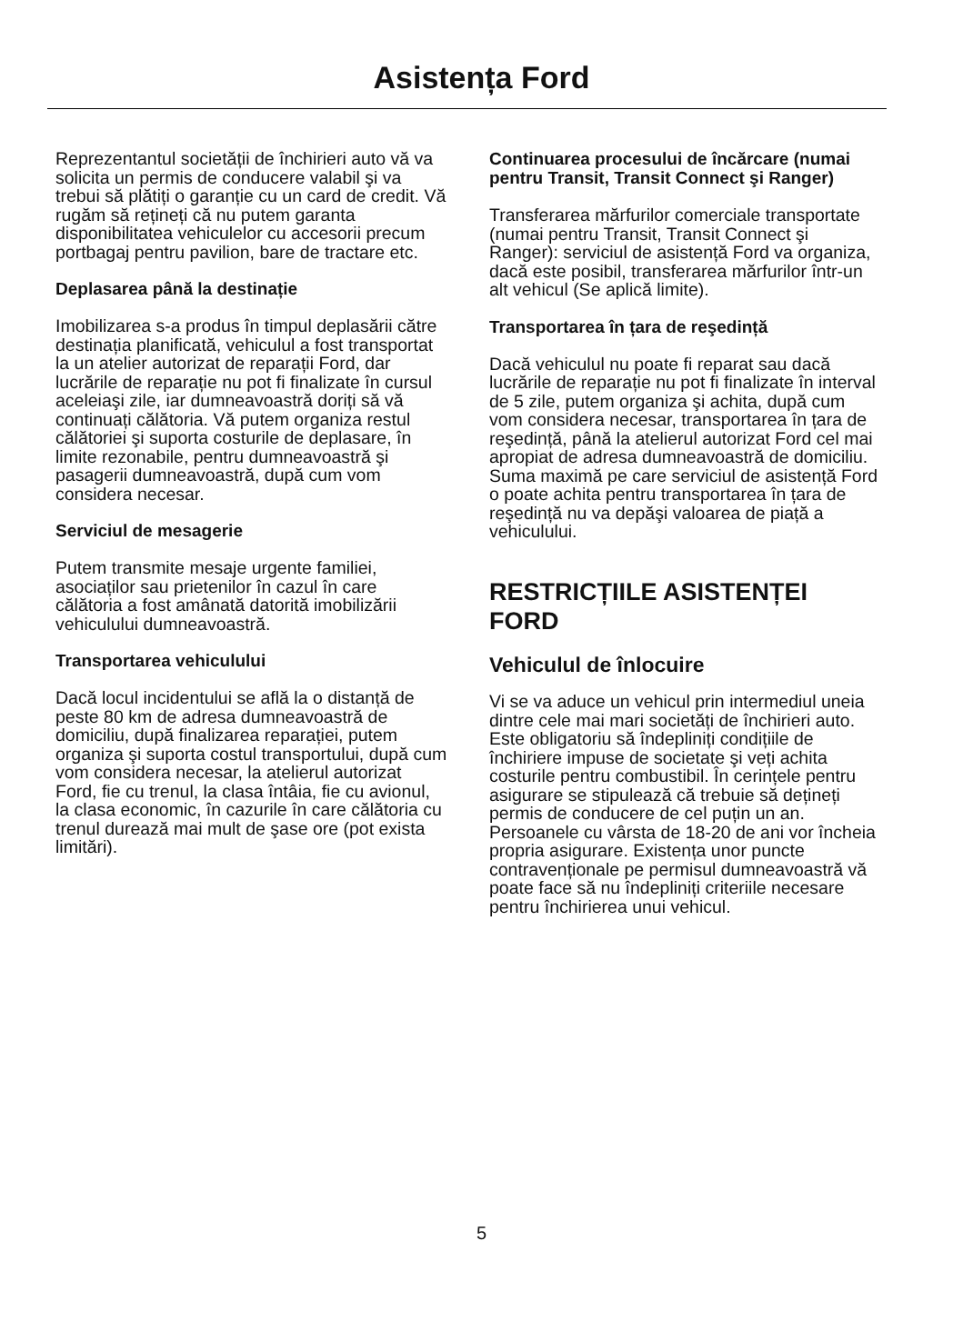Asistența Ford
Reprezentantul societății de închirieri auto vă va solicita un permis de conducere valabil şi va trebui să plătiți o garanție cu un card de credit. Vă rugăm să rețineți că nu putem garanta disponibilitatea vehiculelor cu accesorii precum portbagaj pentru pavilion, bare de tractare etc.
Deplasarea până la destinație
Imobilizarea s-a produs în timpul deplasării către destinația planificată, vehiculul a fost transportat la un atelier autorizat de reparații Ford, dar lucrările de reparație nu pot fi finalizate în cursul aceleiaşi zile, iar dumneavoastră doriți să vă continuați călătoria. Vă putem organiza restul călătoriei şi suporta costurile de deplasare, în limite rezonabile, pentru dumneavoastră şi pasagerii dumneavoastră, după cum vom considera necesar.
Serviciul de mesagerie
Putem transmite mesaje urgente familiei, asociaților sau prietenilor în cazul în care călătoria a fost amânată datorită imobilizării vehiculului dumneavoastră.
Transportarea vehiculului
Dacă locul incidentului se află la o distanță de peste 80 km de adresa dumneavoastră de domiciliu, după finalizarea reparației, putem organiza şi suporta costul transportului, după cum vom considera necesar, la atelierul autorizat Ford, fie cu trenul, la clasa întâia, fie cu avionul, la clasa economic, în cazurile în care călătoria cu trenul durează mai mult de şase ore (pot exista limitări).
Continuarea procesului de încărcare (numai pentru Transit, Transit Connect şi Ranger)
Transferarea mărfurilor comerciale transportate (numai pentru Transit, Transit Connect şi Ranger): serviciul de asistență Ford va organiza, dacă este posibil, transferarea mărfurilor într-un alt vehicul (Se aplică limite).
Transportarea în țara de reşedință
Dacă vehiculul nu poate fi reparat sau dacă lucrările de reparație nu pot fi finalizate în interval de 5 zile, putem organiza şi achita, după cum vom considera necesar, transportarea în țara de reşedință, până la atelierul autorizat Ford cel mai apropiat de adresa dumneavoastră de domiciliu. Suma maximă pe care serviciul de asistență Ford o poate achita pentru transportarea în țara de reşedință nu va depăşi valoarea de piață a vehiculului.
RESTRICȚIILE ASISTENȚEI FORD
Vehiculul de înlocuire
Vi se va aduce un vehicul prin intermediul uneia dintre cele mai mari societăți de închirieri auto. Este obligatoriu să îndepliniți condițiile de închiriere impuse de societate şi veți achita costurile pentru combustibil. În cerințele pentru asigurare se stipulează că trebuie să dețineți permis de conducere de cel puțin un an. Persoanele cu vârsta de 18-20 de ani vor încheia propria asigurare. Existența unor puncte contravenționale pe permisul dumneavoastră vă poate face să nu îndepliniți criteriile necesare pentru închirierea unui vehicul.
5